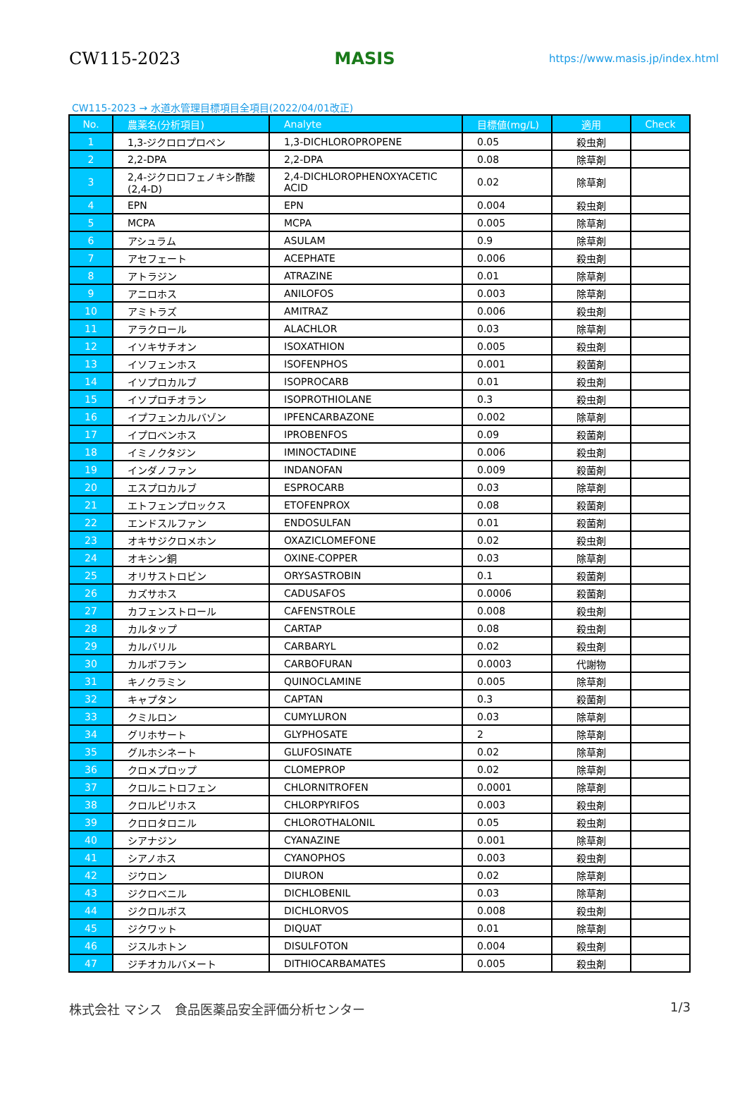CW115-2023 MASIS https://www.masis.jp/index.html
CW115-2023 → 水道水管理目標項目全項目(2022/04/01改正)
| No. | 農薬名(分析項目) | Analyte | 目標値(mg/L) | 適用 | Check |
| --- | --- | --- | --- | --- | --- |
| 1 | 1,3-ジクロロプロペン | 1,3-DICHLOROPROPENE | 0.05 | 殺虫剤 | |
| 2 | 2,2-DPA | 2,2-DPA | 0.08 | 除草剤 | |
| 3 | 2,4-ジクロロフェノキシ酢酸(2,4-D) | 2,4-DICHLOROPHENOXYACETIC ACID | 0.02 | 除草剤 | |
| 4 | EPN | EPN | 0.004 | 殺虫剤 | |
| 5 | MCPA | MCPA | 0.005 | 除草剤 | |
| 6 | アシュラム | ASULAM | 0.9 | 除草剤 | |
| 7 | アセフェート | ACEPHATE | 0.006 | 殺虫剤 | |
| 8 | アトラジン | ATRAZINE | 0.01 | 除草剤 | |
| 9 | アニロホス | ANILOFOS | 0.003 | 除草剤 | |
| 10 | アミトラズ | AMITRAZ | 0.006 | 殺虫剤 | |
| 11 | アラクロール | ALACHLOR | 0.03 | 除草剤 | |
| 12 | イソキサチオン | ISOXATHION | 0.005 | 殺虫剤 | |
| 13 | イソフェンホス | ISOFENPHOS | 0.001 | 殺菌剤 | |
| 14 | イソプロカルブ | ISOPROCARB | 0.01 | 殺虫剤 | |
| 15 | イソプロチオラン | ISOPROTHIOLANE | 0.3 | 殺虫剤 | |
| 16 | イプフェンカルバゾン | IPFENCARBAZONE | 0.002 | 除草剤 | |
| 17 | イプロベンホス | IPROBENFOS | 0.09 | 殺菌剤 | |
| 18 | イミノクタジン | IMINOCTADINE | 0.006 | 殺虫剤 | |
| 19 | インダノファン | INDANOFAN | 0.009 | 殺菌剤 | |
| 20 | エスプロカルブ | ESPROCARB | 0.03 | 除草剤 | |
| 21 | エトフェンプロックス | ETOFENPROX | 0.08 | 殺菌剤 | |
| 22 | エンドスルファン | ENDOSULFAN | 0.01 | 殺菌剤 | |
| 23 | オキサジクロメホン | OXAZICLOMEFONE | 0.02 | 殺虫剤 | |
| 24 | オキシン銅 | OXINE-COPPER | 0.03 | 除草剤 | |
| 25 | オリサストロビン | ORYSASTROBIN | 0.1 | 殺菌剤 | |
| 26 | カズサホス | CADUSAFOS | 0.0006 | 殺菌剤 | |
| 27 | カフェンストロール | CAFENSTROLE | 0.008 | 殺虫剤 | |
| 28 | カルタップ | CARTAP | 0.08 | 殺虫剤 | |
| 29 | カルバリル | CARBARYL | 0.02 | 殺虫剤 | |
| 30 | カルボフラン | CARBOFURAN | 0.0003 | 代謝物 | |
| 31 | キノクラミン | QUINOCLAMINE | 0.005 | 除草剤 | |
| 32 | キャプタン | CAPTAN | 0.3 | 殺菌剤 | |
| 33 | クミルロン | CUMYLURON | 0.03 | 除草剤 | |
| 34 | グリホサート | GLYPHOSATE | 2 | 除草剤 | |
| 35 | グルホシネート | GLUFOSINATE | 0.02 | 除草剤 | |
| 36 | クロメプロップ | CLOMEPROP | 0.02 | 除草剤 | |
| 37 | クロルニトロフェン | CHLORNITROFEN | 0.0001 | 除草剤 | |
| 38 | クロルピリホス | CHLORPYRIFOS | 0.003 | 殺虫剤 | |
| 39 | クロロタロニル | CHLOROTHALONIL | 0.05 | 殺虫剤 | |
| 40 | シアナジン | CYANAZINE | 0.001 | 除草剤 | |
| 41 | シアノホス | CYANOPHOS | 0.003 | 殺虫剤 | |
| 42 | ジウロン | DIURON | 0.02 | 除草剤 | |
| 43 | ジクロベニル | DICHLOBENIL | 0.03 | 除草剤 | |
| 44 | ジクロルボス | DICHLORVOS | 0.008 | 殺虫剤 | |
| 45 | ジクワット | DIQUAT | 0.01 | 除草剤 | |
| 46 | ジスルホトン | DISULFOTON | 0.004 | 殺虫剤 | |
| 47 | ジチオカルバメート | DITHIOCARBAMATES | 0.005 | 殺虫剤 | |
株式会社 マシス　食品医薬品安全評価分析センター 1/3